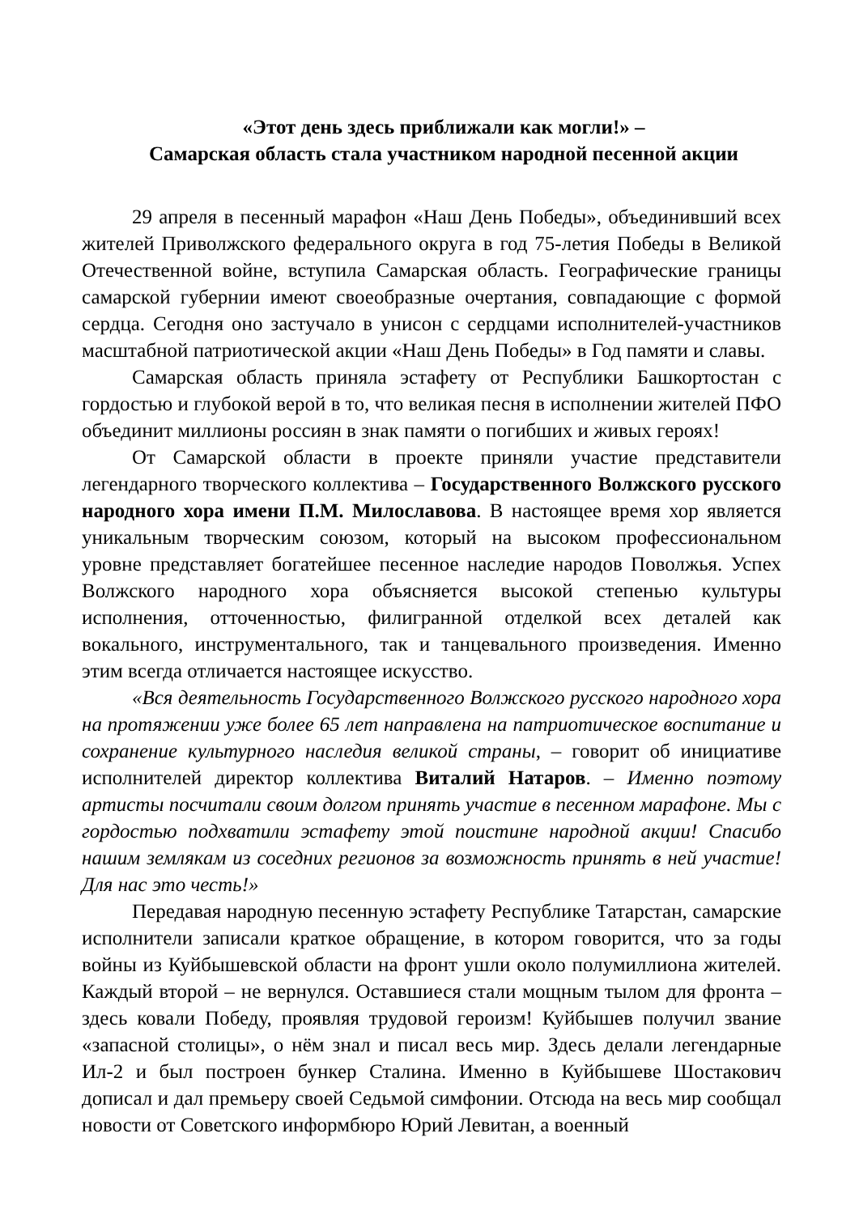«Этот день здесь приближали как могли!» –
Самарская область стала участником народной песенной акции
29 апреля в песенный марафон «Наш День Победы», объединивший всех жителей Приволжского федерального округа в год 75-летия Победы в Великой Отечественной войне, вступила Самарская область. Географические границы самарской губернии имеют своеобразные очертания, совпадающие с формой сердца. Сегодня оно застучало в унисон с сердцами исполнителей-участников масштабной патриотической акции «Наш День Победы» в Год памяти и славы.
Самарская область приняла эстафету от Республики Башкортостан с гордостью и глубокой верой в то, что великая песня в исполнении жителей ПФО объединит миллионы россиян в знак памяти о погибших и живых героях!
От Самарской области в проекте приняли участие представители легендарного творческого коллектива – Государственного Волжского русского народного хора имени П.М. Милославова. В настоящее время хор является уникальным творческим союзом, который на высоком профессиональном уровне представляет богатейшее песенное наследие народов Поволжья. Успех Волжского народного хора объясняется высокой степенью культуры исполнения, отточенностью, филигранной отделкой всех деталей как вокального, инструментального, так и танцевального произведения. Именно этим всегда отличается настоящее искусство.
«Вся деятельность Государственного Волжского русского народного хора на протяжении уже более 65 лет направлена на патриотическое воспитание и сохранение культурного наследия великой страны, – говорит об инициативе исполнителей директор коллектива Виталий Натаров. – Именно поэтому артисты посчитали своим долгом принять участие в песенном марафоне. Мы с гордостью подхватили эстафету этой поистине народной акции! Спасибо нашим землякам из соседних регионов за возможность принять в ней участие! Для нас это честь!»
Передавая народную песенную эстафету Республике Татарстан, самарские исполнители записали краткое обращение, в котором говорится, что за годы войны из Куйбышевской области на фронт ушли около полумиллиона жителей. Каждый второй – не вернулся. Оставшиеся стали мощным тылом для фронта – здесь ковали Победу, проявляя трудовой героизм! Куйбышев получил звание «запасной столицы», о нём знал и писал весь мир. Здесь делали легендарные Ил-2 и был построен бункер Сталина. Именно в Куйбышеве Шостакович дописал и дал премьеру своей Седьмой симфонии. Отсюда на весь мир сообщал новости от Советского информбюро Юрий Левитан, а военный